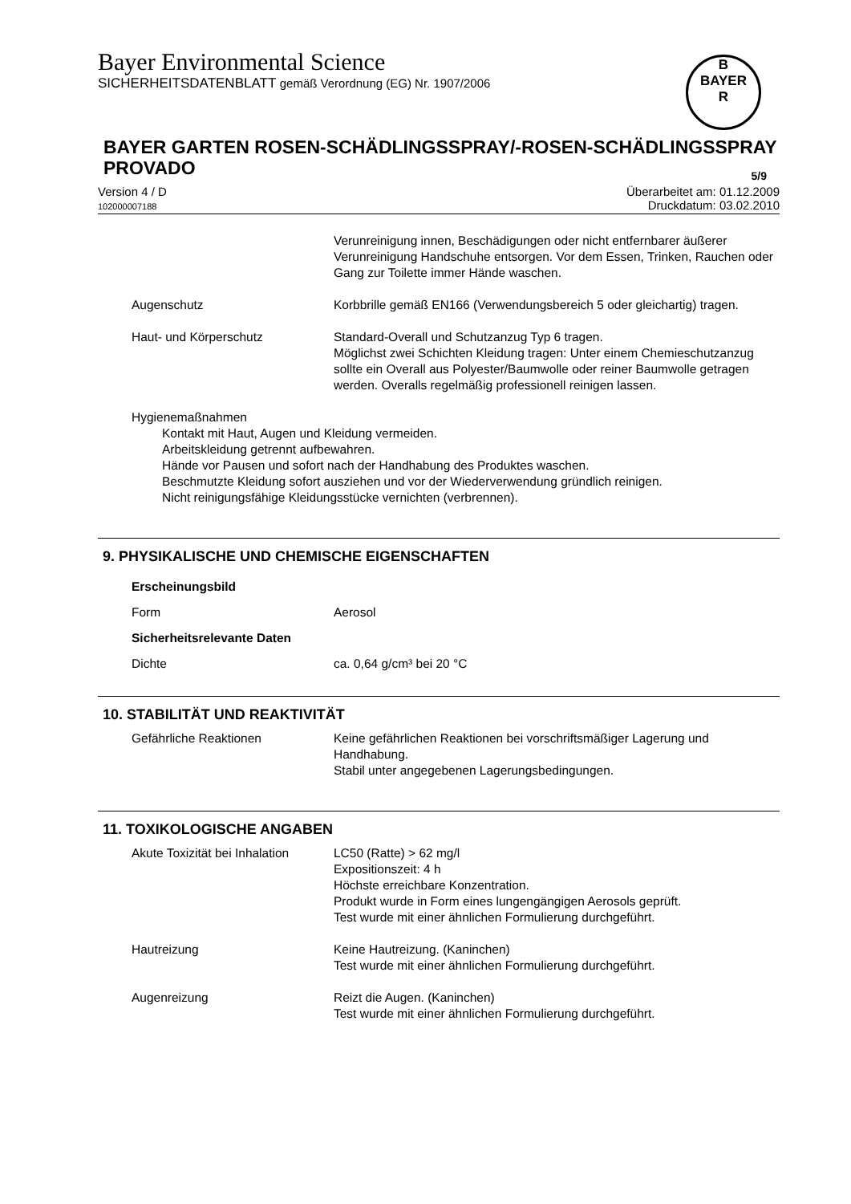Bayer Environmental Science
SICHERHEITSDATENBLATT gemäß Verordnung (EG) Nr. 1907/2006
B
BAYER
R
BAYER GARTEN ROSEN-SCHÄDLINGSSPRAY/-ROSEN-SCHÄDLINGSSPRAY PROVADO
5/9
Überarbeitet am: 01.12.2009
Druckdatum: 03.02.2010
Version 4 / D
102000007188
Verunreinigung innen, Beschädigungen oder nicht entfernbarer äußerer Verunreinigung Handschuhe entsorgen. Vor dem Essen, Trinken, Rauchen oder Gang zur Toilette immer Hände waschen.
Augenschutz Korbbrille gemäß EN166 (Verwendungsbereich 5 oder gleichartig) tragen.
Haut- und Körperschutz Standard-Overall und Schutzanzug Typ 6 tragen.
Möglichst zwei Schichten Kleidung tragen: Unter einem Chemieschutzanzug sollte ein Overall aus Polyester/Baumwolle oder reiner Baumwolle getragen werden. Overalls regelmäßig professionell reinigen lassen.
Hygienemaßnahmen
Kontakt mit Haut, Augen und Kleidung vermeiden.
Arbeitskleidung getrennt aufbewahren.
Hände vor Pausen und sofort nach der Handhabung des Produktes waschen.
Beschmutzte Kleidung sofort ausziehen und vor der Wiederverwendung gründlich reinigen.
Nicht reinigungsfähige Kleidungsstücke vernichten (verbrennen).
9. PHYSIKALISCHE UND CHEMISCHE EIGENSCHAFTEN
Erscheinungsbild
Form Aerosol
Sicherheitsrelevante Daten
Dichte ca. 0,64 g/cm³ bei 20 °C
10. STABILITÄT UND REAKTIVITÄT
Gefährliche Reaktionen Keine gefährlichen Reaktionen bei vorschriftsmäßiger Lagerung und Handhabung.
Stabil unter angegebenen Lagerungsbedingungen.
11. TOXIKOLOGISCHE ANGABEN
Akute Toxizität bei Inhalation
LC50 (Ratte) > 62 mg/l
Expositionszeit: 4 h
Höchste erreichbare Konzentration.
Produkt wurde in Form eines lungengängigen Aerosols geprüft.
Test wurde mit einer ähnlichen Formulierung durchgeführt.
Hautreizung Keine Hautreizung. (Kaninchen)
Test wurde mit einer ähnlichen Formulierung durchgeführt.
Augenreizung Reizt die Augen. (Kaninchen)
Test wurde mit einer ähnlichen Formulierung durchgeführt.